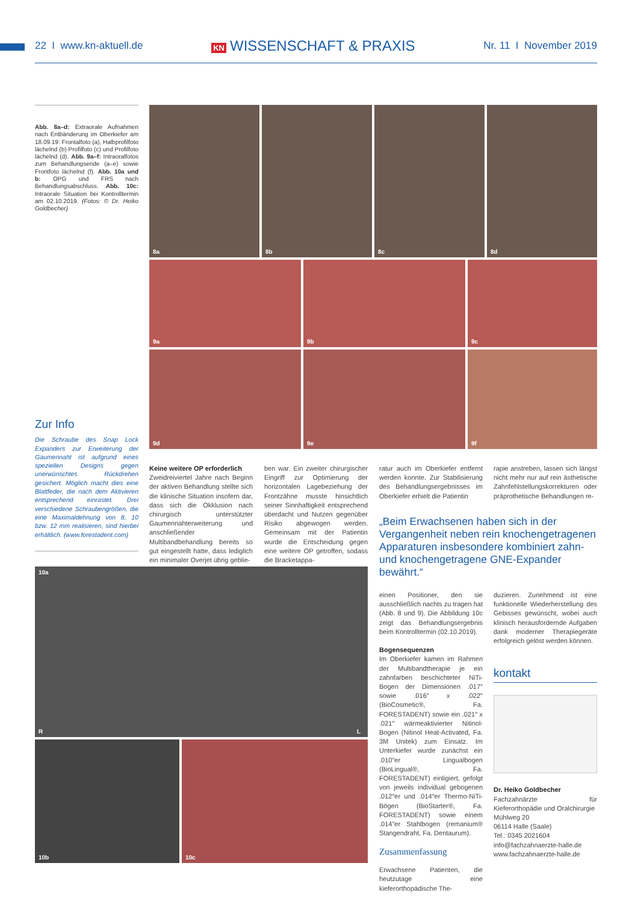22 I www.kn-aktuell.de
KN WISSENSCHAFT & PRAXIS
Nr. 11 I November 2019
Abb. 8a–d: Extraorale Aufnahmen nach Entbänderung im Oberkiefer am 18.09.19: Frontalfoto (a), Halbprofilfoto lächelnd (b) Profilfoto (c) und Profilfoto lächelnd (d). Abb. 9a–f: Intraoralfotos zum Behandlungsende (a–e) sowie Frontfoto lächelnd (f). Abb. 10a und b: OPG und FRS nach Behandlungsabschluss. Abb. 10c: Intraorale Situation bei Kontrolltermin am 02.10.2019. (Fotos: © Dr. Heiko Goldbecher)
Zur Info
Die Schraube des Snap Lock Expanders zur Erweiterung der Gaumennaht ist aufgrund eines speziellen Designs gegen unerwünschtes Rückdrehen gesichert. Möglich macht dies eine Blattfeder, die nach dem Aktivieren entsprechend einrastet. Drei verschiedene Schraubengrößen, die eine Maximaldehnung von 8, 10 bzw. 12 mm realisieren, sind hierbei erhältlich. (www.forestadent.com)
8a 8b 8c 8d
9a 9b 9c
9d 9e 9f
10a
R L
10b 10c
Keine weitere OP erforderlich
Zweidreiviertel Jahre nach Beginn der aktiven Behandlung stellte sich die klinische Situation insofern dar, dass sich die Okklusion nach chirurgisch unterstützter Gaumennahterweiterung und anschließender Multibandbehandlung bereits so gut eingestellt hatte, dass lediglich ein minimaler Overjet übrig geblie-
ben war. Ein zweiter chirurgischer Eingriff zur Optimierung der horizontalen Lagebeziehung der Frontzähne musste hinsichtlich seiner Sinnhaftigkeit entsprechend überdacht und Nutzen gegenüber Risiko abgewogen werden. Gemeinsam mit der Patientin wurde die Entscheidung gegen eine weitere OP getroffen, sodass die Bracketappa-
ratur auch im Oberkiefer entfernt werden konnte. Zur Stabilisierung des Behandlungsergebnisses im Oberkiefer erhielt die Patientin
rapie anstreben, lassen sich längst nicht mehr nur auf rein ästhetische Zahnfehlstellungskorrekturen oder präprothetische Behandlungen re-
„Beim Erwachsenen haben sich in der Vergangenheit neben rein knochengetragenen Apparaturen insbesondere kombiniert zahn- und knochengetragene GNE-Expander bewährt.“
einen Positioner, den sie ausschließlich nachts zu tragen hat (Abb. 8 und 9). Die Abbildung 10c zeigt das Behandlungsergebnis beim Kontrolltermin (02.10.2019).
Bogensequenzen
Im Oberkiefer kamen im Rahmen der Multibandtherapie je ein zahnfarben beschichteter NiTi-Bogen der Dimensionen .017″ sowie .016″ x .022″ (BioCosmetic®, Fa. FORESTADENT) sowie ein .021″ x .021″ wärmeaktivierter Nitinol-Bogen (Nitinol Heat-Activated, Fa. 3M Unitek) zum Einsatz. Im Unterkiefer wurde zunächst ein .010″er Lingualbogen (BioLingual®, Fa. FORESTADENT) einligiert, gefolgt von jeweils individual gebogenen .012″er und .014″er Thermo-NiTi-Bögen (BioStarter®, Fa. FORESTADENT) sowie einem .014″er Stahlbogen (remanium® Stangendraht, Fa. Dentaurum).
Zusammenfassung
Erwachsene Patienten, die heutzutage eine kieferorthopädische The-
duzieren. Zunehmend ist eine funktionelle Wiederherstellung des Gebisses gewünscht, wobei auch klinisch herausfordernde Aufgaben dank moderner Therapiegeräte erfolgreich gelöst werden können.
kontakt
Dr. Heiko Goldbecher
Fachzahnärzte für Kieferorthopädie und Oralchirurgie
Mühlweg 20
06114 Halle (Saale)
Tel.: 0345 2021604
info@fachzahnaerzte-halle.de
www.fachzahnaerzte-halle.de